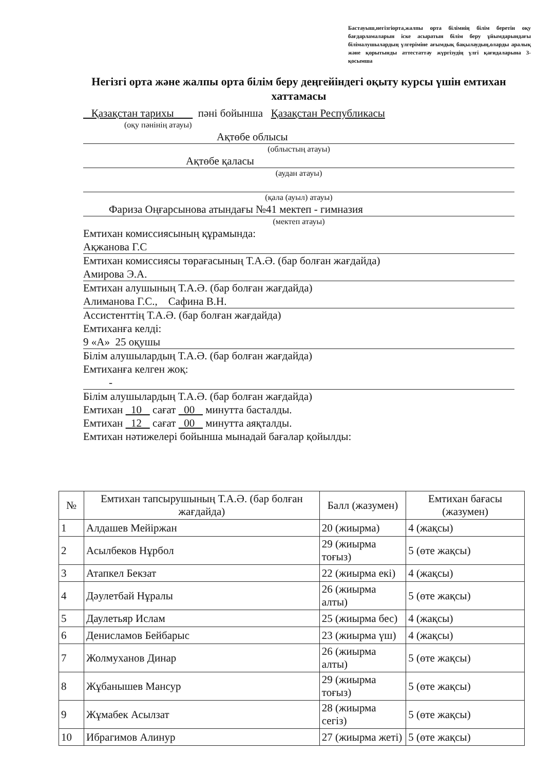Бастауыш,негізгіорта,жалпы орта білімнің білім беретін оқу бағдарламаларын іске асыратын білім беру ұйымдарындағы білімалушылардың үлгеріміне ағымдық бақылаудың,оларды аралық және қорытынды аттестаттау жүргізудің үлгі қағидаларына 3-қосымша
Негізгі орта және жалпы орта білім беру деңгейіндегі оқыту курсы үшін емтихан хаттамасы
Қазақстан тарихы пәні бойынша Қазақстан Республикасы
(оқу пәнінің атауы)
Ақтөбе облысы
(облыстың атауы)
Ақтөбе қаласы
(аудан атауы)
(қала (ауыл) атауы)
Фариза Оңғарсынова атындағы №41 мектеп - гимназия
(мектеп атауы)
Емтихан комиссиясының құрамында:
Ақжанова Г.С
Емтихан комиссиясы төрағасының Т.А.Ә. (бар болған жағдайда)
Амирова Э.А.
Емтихан алушының Т.А.Ә. (бар болған жағдайда)
Алиманова Г.С., Сафина В.Н.
Ассистенттің Т.А.Ә. (бар болған жағдайда)
Емтиханға келді:
9 «А» 25 оқушы
Білім алушылардың Т.А.Ә. (бар болған жағдайда)
Емтиханға келген жоқ:
-
Білім алушылардың Т.А.Ә. (бар болған жағдайда)
Емтихан 10 сағат 00 минутта басталды.
Емтихан 12 сағат 00 минутта аяқталды.
Емтихан нәтижелері бойынша мынадай бағалар қойылды:
| № | Емтихан тапсырушының Т.А.Ә. (бар болған жағдайда) | Балл (жазумен) | Емтихан бағасы (жазумен) |
| --- | --- | --- | --- |
| 1 | Алдашев Мейіржан | 20 (жиырма) | 4 (жақсы) |
| 2 | Асылбеков Нұрбол | 29 (жиырма тоғыз) | 5 (өте жақсы) |
| 3 | Атапкел Бекзат | 22 (жиырма екі) | 4 (жақсы) |
| 4 | Дәулетбай Нұралы | 26 (жиырма алты) | 5 (өте жақсы) |
| 5 | Даулетьяр Ислам | 25 (жиырма бес) | 4 (жақсы) |
| 6 | Денисламов Бейбарыс | 23 (жиырма үш) | 4 (жақсы) |
| 7 | Жолмуханов Динар | 26 (жиырма алты) | 5 (өте жақсы) |
| 8 | Жұбанышев Мансур | 29 (жиырма тоғыз) | 5 (өте жақсы) |
| 9 | Жұмабек Асылзат | 28 (жиырма сегіз) | 5 (өте жақсы) |
| 10 | Ибрагимов Алинур | 27 (жиырма жеті) | 5 (өте жақсы) |